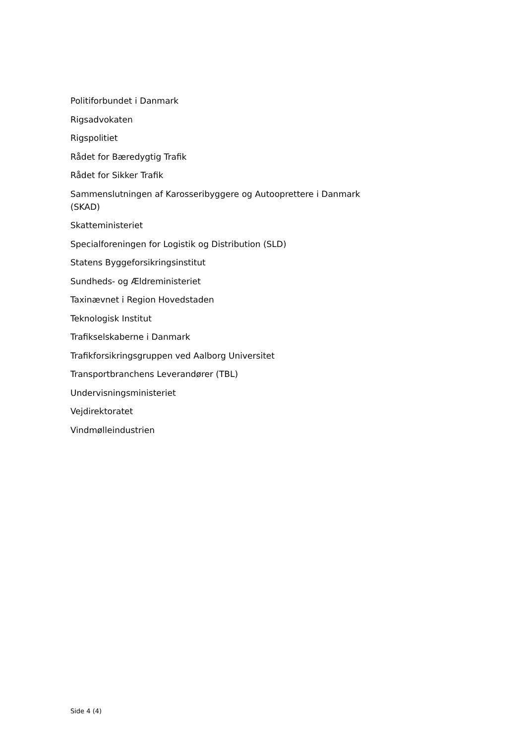Politiforbundet i Danmark
Rigsadvokaten
Rigspolitiet
Rådet for Bæredygtig Trafik
Rådet for Sikker Trafik
Sammenslutningen af Karosseribyggere og Autooprettere i Danmark (SKAD)
Skatteministeriet
Specialforeningen for Logistik og Distribution (SLD)
Statens Byggeforsikringsinstitut
Sundheds- og Ældreministeriet
Taxinævnet i Region Hovedstaden
Teknologisk Institut
Trafikselskaberne i Danmark
Trafikforsikringsgruppen ved Aalborg Universitet
Transportbranchens Leverandører (TBL)
Undervisningsministeriet
Vejdirektoratet
Vindmølleindustrien
Side 4 (4)